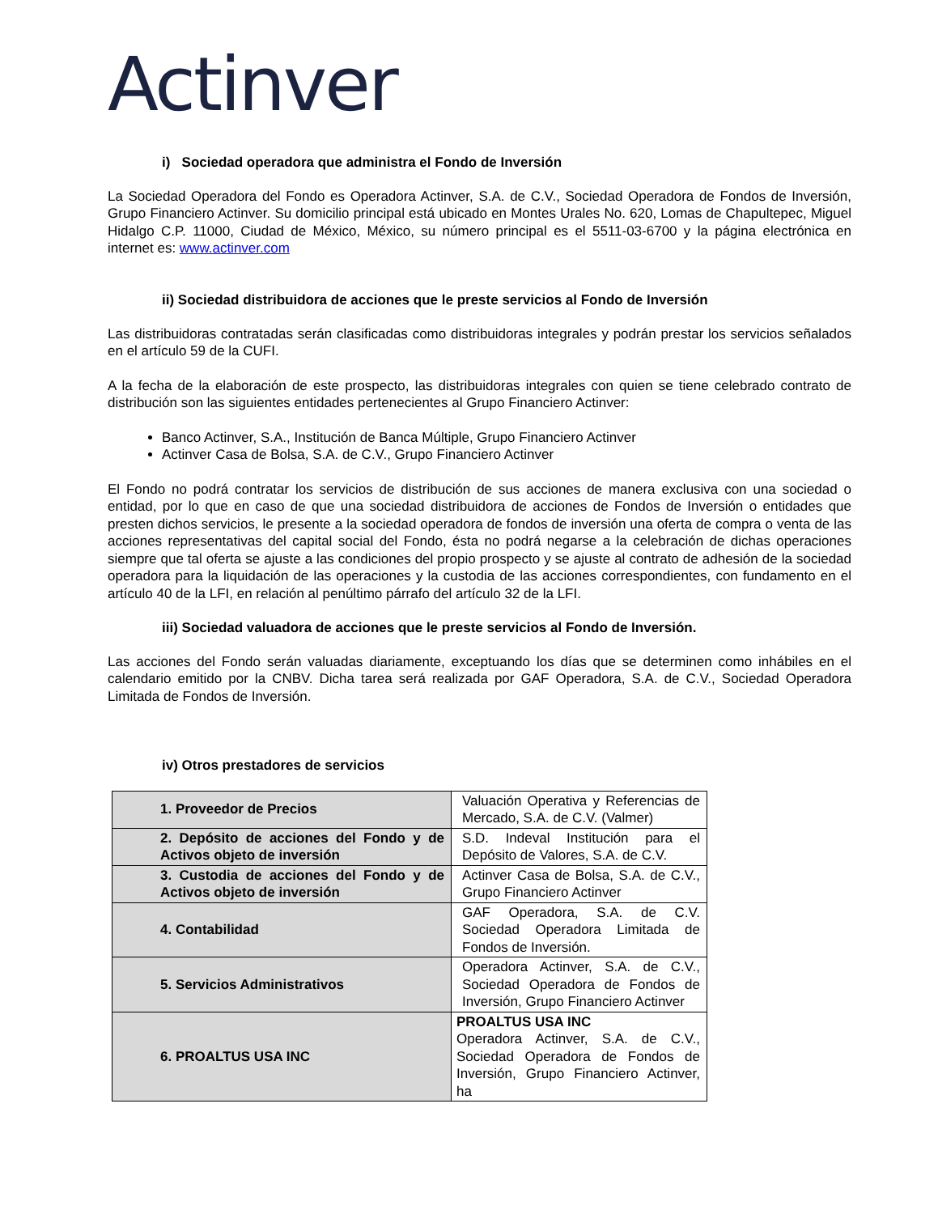Actinver
i) Sociedad operadora que administra el Fondo de Inversión
La Sociedad Operadora del Fondo es Operadora Actinver, S.A. de C.V., Sociedad Operadora de Fondos de Inversión, Grupo Financiero Actinver. Su domicilio principal está ubicado en Montes Urales No. 620, Lomas de Chapultepec, Miguel Hidalgo C.P. 11000, Ciudad de México, México, su número principal es el 5511-03-6700 y la página electrónica en internet es: www.actinver.com
ii) Sociedad distribuidora de acciones que le preste servicios al Fondo de Inversión
Las distribuidoras contratadas serán clasificadas como distribuidoras integrales y podrán prestar los servicios señalados en el artículo 59 de la CUFI.
A la fecha de la elaboración de este prospecto, las distribuidoras integrales con quien se tiene celebrado contrato de distribución son las siguientes entidades pertenecientes al Grupo Financiero Actinver:
Banco Actinver, S.A., Institución de Banca Múltiple, Grupo Financiero Actinver
Actinver Casa de Bolsa, S.A. de C.V., Grupo Financiero Actinver
El Fondo no podrá contratar los servicios de distribución de sus acciones de manera exclusiva con una sociedad o entidad, por lo que en caso de que una sociedad distribuidora de acciones de Fondos de Inversión o entidades que presten dichos servicios, le presente a la sociedad operadora de fondos de inversión una oferta de compra o venta de las acciones representativas del capital social del Fondo, ésta no podrá negarse a la celebración de dichas operaciones siempre que tal oferta se ajuste a las condiciones del propio prospecto y se ajuste al contrato de adhesión de la sociedad operadora para la liquidación de las operaciones y la custodia de las acciones correspondientes, con fundamento en el artículo 40 de la LFI, en relación al penúltimo párrafo del artículo 32 de la LFI.
iii) Sociedad valuadora de acciones que le preste servicios al Fondo de Inversión.
Las acciones del Fondo serán valuadas diariamente, exceptuando los días que se determinen como inhábiles en el calendario emitido por la CNBV. Dicha tarea será realizada por GAF Operadora, S.A. de C.V., Sociedad Operadora Limitada de Fondos de Inversión.
iv) Otros prestadores de servicios
| 1. Proveedor de Precios | Valuación Operativa y Referencias de Mercado, S.A. de C.V. (Valmer) |
| 2. Depósito de acciones del Fondo y de Activos objeto de inversión | S.D. Indeval Institución para el Depósito de Valores, S.A. de C.V. |
| 3. Custodia de acciones del Fondo y de Activos objeto de inversión | Actinver Casa de Bolsa, S.A. de C.V., Grupo Financiero Actinver |
| 4. Contabilidad | GAF Operadora, S.A. de C.V. Sociedad Operadora Limitada de Fondos de Inversión. |
| 5. Servicios Administrativos | Operadora Actinver, S.A. de C.V., Sociedad Operadora de Fondos de Inversión, Grupo Financiero Actinver |
| 6. PROALTUS USA INC | PROALTUS USA INC Operadora Actinver, S.A. de C.V., Sociedad Operadora de Fondos de Inversión, Grupo Financiero Actinver, ha |